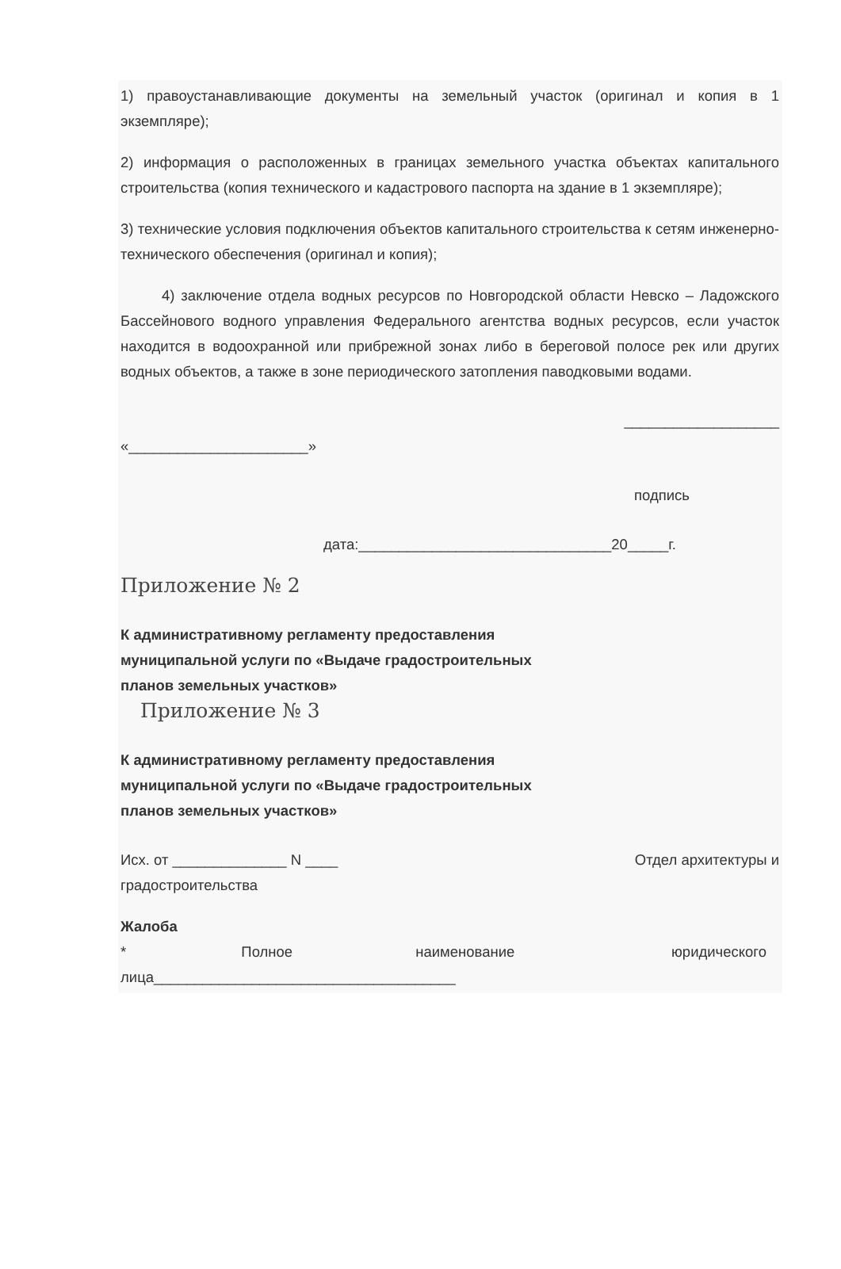1) правоустанавливающие документы на земельный участок (оригинал и копия в 1 экземпляре);
2) информация о расположенных в границах земельного участка объектах капитального строительства (копия технического и кадастрового паспорта на здание в 1 экземпляре);
3) технические условия подключения объектов капитального строительства к сетям инженерно-технического обеспечения (оригинал и копия);
4) заключение отдела водных ресурсов по Новгородской области Невско – Ладожского Бассейнового водного управления Федерального агентства водных ресурсов, если участок находится в водоохранной или прибрежной зонах либо в береговой полосе рек или других водных объектов, а также в зоне периодического затопления паводковыми водами.
___________________
«______________________»
подпись
дата:_______________________________20_____г.
Приложение № 2
К административному регламенту предоставления
муниципальной услуги по «Выдаче градостроительных
планов земельных участков»
Приложение № 3
К административному регламенту предоставления
муниципальной услуги по «Выдаче градостроительных
планов земельных участков»
Исх. от ______________ N ____ Отдел архитектуры и
градостроительства
Жалоба
* Полное наименование юридического
лица_____________________________________